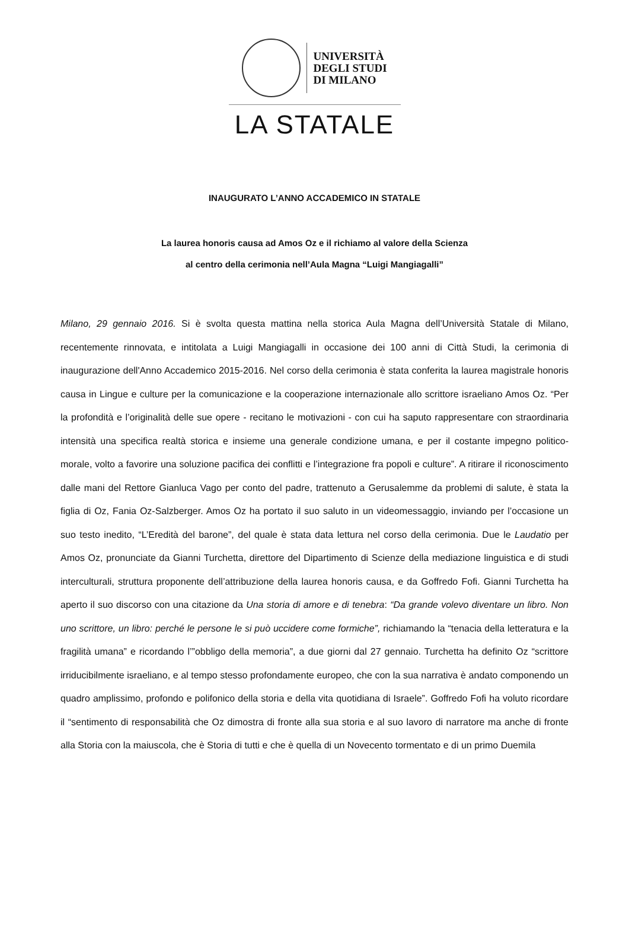UNIVERSITÀ
DEGLI STUDI
DI MILANO
LA STATALE
INAUGURATO L’ANNO ACCADEMICO IN STATALE
La laurea honoris causa ad Amos Oz e il richiamo al valore della Scienza
al centro della cerimonia nell’Aula Magna “Luigi Mangiagalli”
Milano, 29 gennaio 2016. Si è svolta questa mattina nella storica Aula Magna dell’Università Statale di Milano, recentemente rinnovata, e intitolata a Luigi Mangiagalli in occasione dei 100 anni di Città Studi, la cerimonia di inaugurazione dell'Anno Accademico 2015-2016. Nel corso della cerimonia è stata conferita la laurea magistrale honoris causa in Lingue e culture per la comunicazione e la cooperazione internazionale allo scrittore israeliano Amos Oz. “Per la profondità e l’originalità delle sue opere - recitano le motivazioni - con cui ha saputo rappresentare con straordinaria intensità una specifica realtà storica e insieme una generale condizione umana, e per il costante impegno politico-morale, volto a favorire una soluzione pacifica dei conflitti e l’integrazione fra popoli e culture”. A ritirare il riconoscimento dalle mani del Rettore Gianluca Vago per conto del padre, trattenuto a Gerusalemme da problemi di salute, è stata la figlia di Oz, Fania Oz-Salzberger. Amos Oz ha portato il suo saluto in un videomessaggio, inviando per l’occasione un suo testo inedito, “L’Eredità del barone”, del quale è stata data lettura nel corso della cerimonia. Due le Laudatio per Amos Oz, pronunciate da Gianni Turchetta, direttore del Dipartimento di Scienze della mediazione linguistica e di studi interculturali, struttura proponente dell’attribuzione della laurea honoris causa, e da Goffredo Fofi. Gianni Turchetta ha aperto il suo discorso con una citazione da Una storia di amore e di tenebra: “Da grande volevo diventare un libro. Non uno scrittore, un libro: perché le persone le si può uccidere come formiche”, richiamando la “tenacia della letteratura e la fragilità umana” e ricordando l’”obbligo della memoria”, a due giorni dal 27 gennaio. Turchetta ha definito Oz “scrittore irriducibilmente israeliano, e al tempo stesso profondamente europeo, che con la sua narrativa è andato componendo un quadro amplissimo, profondo e polifonico della storia e della vita quotidiana di Israele”. Goffredo Fofi ha voluto ricordare il “sentimento di responsabilità che Oz dimostra di fronte alla sua storia e al suo lavoro di narratore ma anche di fronte alla Storia con la maiuscola, che è Storia di tutti e che è quella di un Novecento tormentato e di un primo Duemila